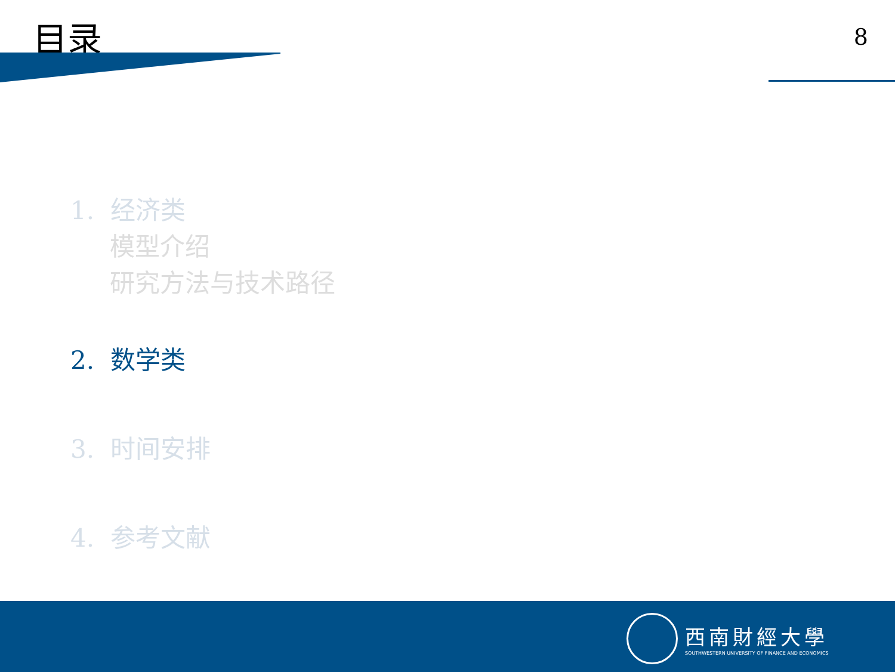目录
8
1. 经济类
模型介绍
研究方法与技术路径
2. 数学类
3. 时间安排
4. 参考文献
西南財經大學
SOUTHWESTERN UNIVERSITY OF FINANCE AND ECONOMICS